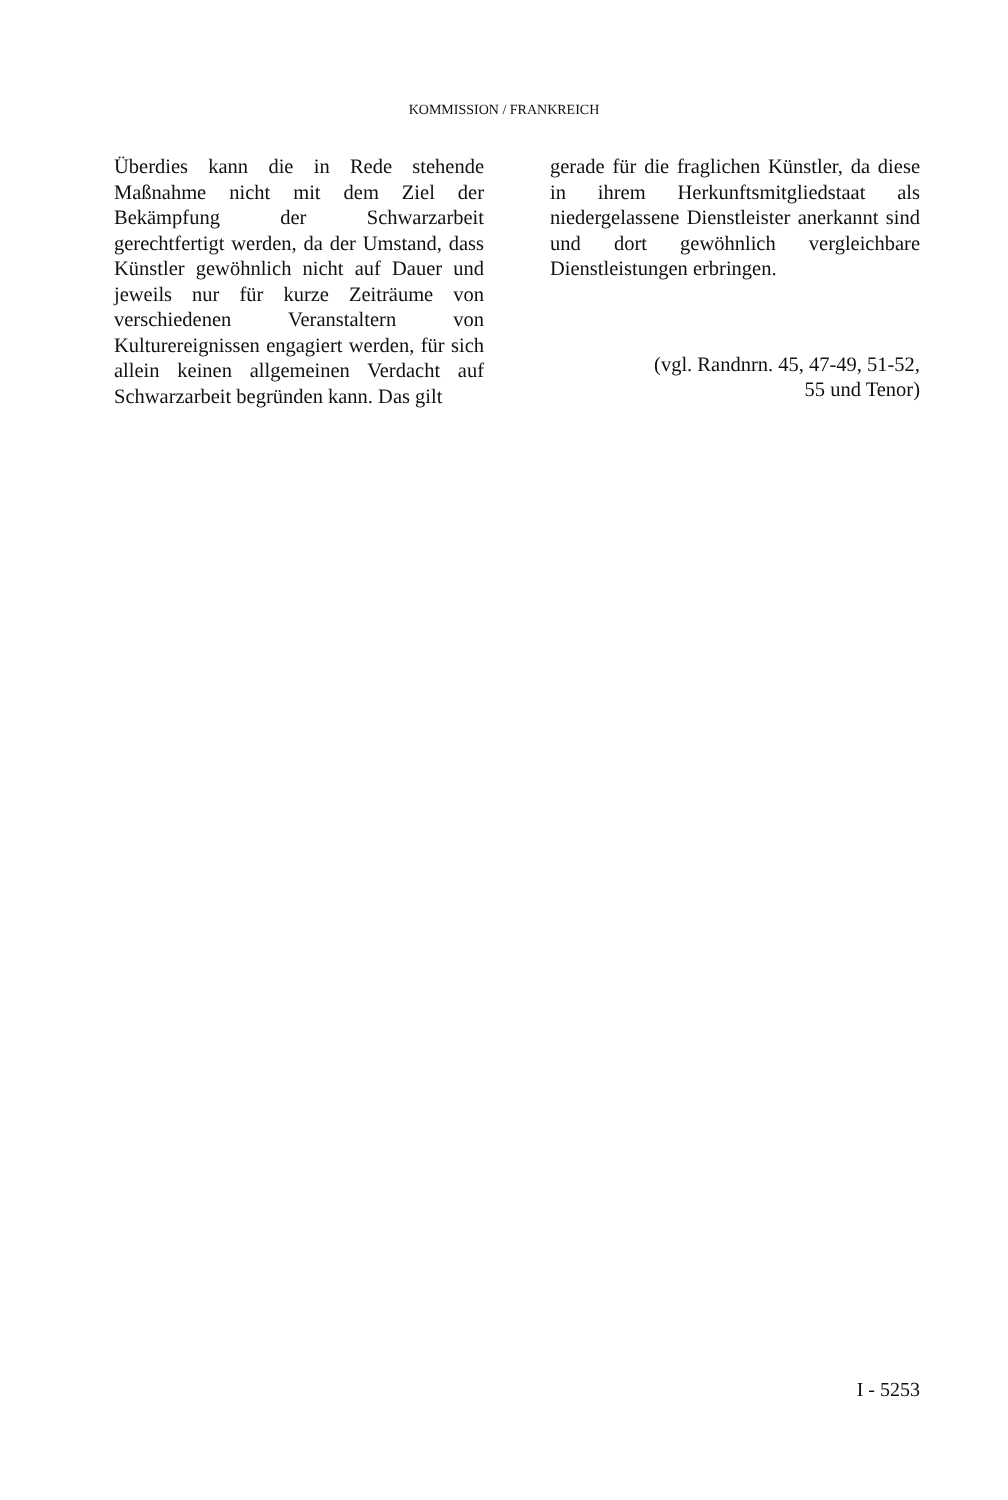KOMMISSION / FRANKREICH
Überdies kann die in Rede stehende Maßnahme nicht mit dem Ziel der Bekämpfung der Schwarzarbeit gerechtfertigt werden, da der Umstand, dass Künstler gewöhnlich nicht auf Dauer und jeweils nur für kurze Zeiträume von verschiedenen Veranstaltern von Kulturereignissen engagiert werden, für sich allein keinen allgemeinen Verdacht auf Schwarzarbeit begründen kann. Das gilt
gerade für die fraglichen Künstler, da diese in ihrem Herkunftsmitgliedstaat als niedergelassene Dienstleister anerkannt sind und dort gewöhnlich vergleichbare Dienstleistungen erbringen.
(vgl. Randnrn. 45, 47-49, 51-52,
55 und Tenor)
I - 5253